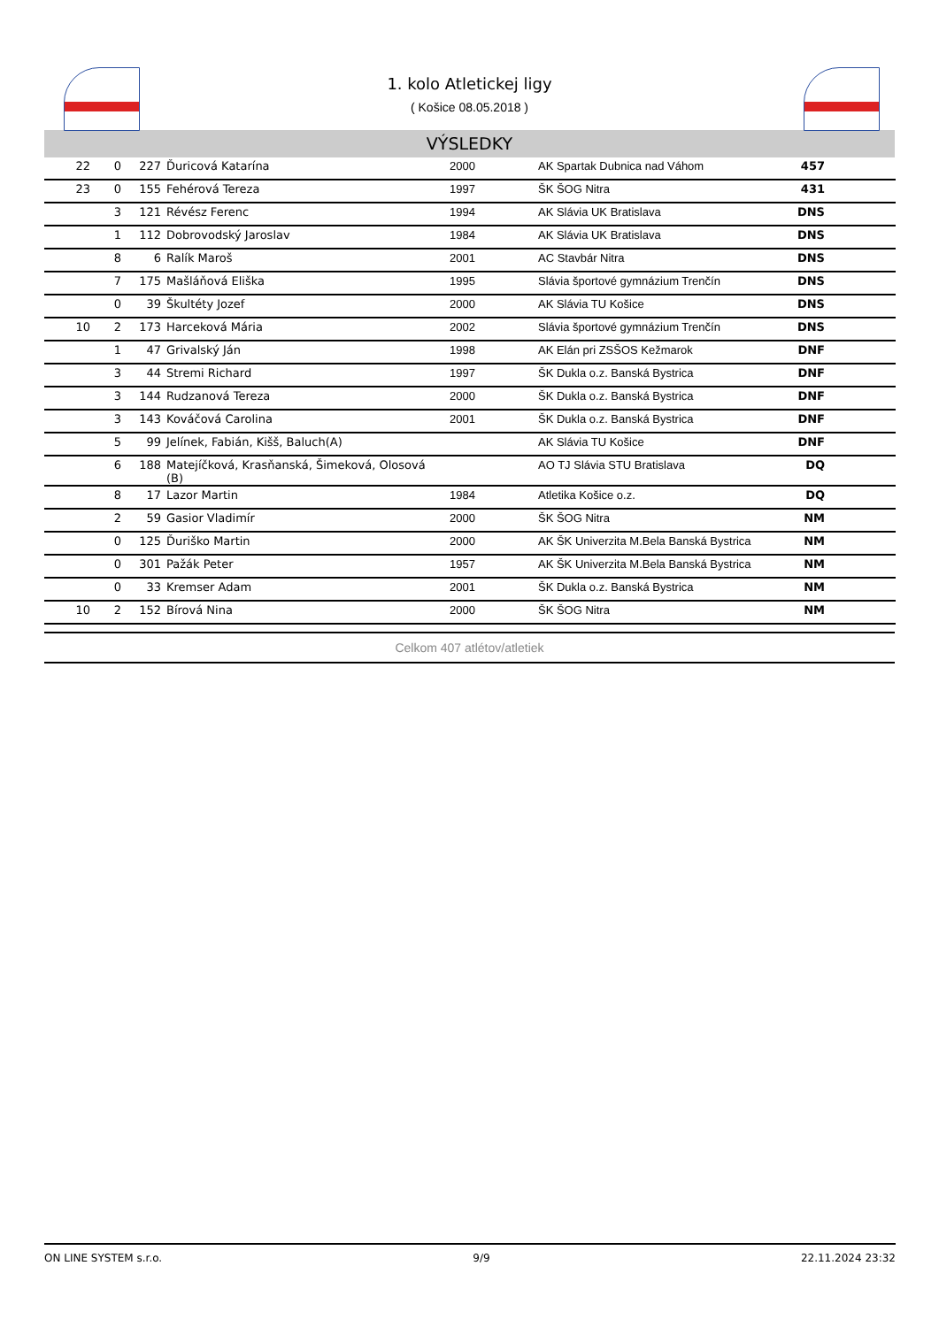1. kolo Atletickej ligy
( Košice 08.05.2018 )
VÝSLEDKY
| 22 | 0 | 227 | Ďuricová Katarína | 2000 | AK Spartak Dubnica nad Váhom | 457 | |
| 23 | 0 | 155 | Fehérová Tereza | 1997 | ŠK ŠOG Nitra | 431 | |
| | 3 | 121 | Révész Ferenc | 1994 | AK Slávia UK Bratislava | DNS | |
| | 1 | 112 | Dobrovodský Jaroslav | 1984 | AK Slávia UK Bratislava | DNS | |
| | 8 | 6 | Ralík Maroš | 2001 | AC Stavbár Nitra | DNS | |
| | 7 | 175 | Mašláňová Eliška | 1995 | Slávia športové gymnázium Trenčín | DNS | |
| | 0 | 39 | Škultéty Jozef | 2000 | AK Slávia TU Košice | DNS | |
| 10 | 2 | 173 | Harceková Mária | 2002 | Slávia športové gymnázium Trenčín | DNS | |
| | 1 | 47 | Grivalský Ján | 1998 | AK Elán pri ZSŠOS Kežmarok | DNF | |
| | 3 | 44 | Stremi Richard | 1997 | ŠK Dukla o.z. Banská Bystrica | DNF | |
| | 3 | 144 | Rudzanová Tereza | 2000 | ŠK Dukla o.z. Banská Bystrica | DNF | |
| | 3 | 143 | Kováčová Carolina | 2001 | ŠK Dukla o.z. Banská Bystrica | DNF | |
| | 5 | 99 | Jelínek, Fabián, Kišš, Baluch(A) | | AK Slávia TU Košice | DNF | |
| | 6 | 188 | Matejíčková, Krasňanská, Šimeková, Olosová (B) | | AO TJ Slávia STU Bratislava | DQ | |
| | 8 | 17 | Lazor Martin | 1984 | Atletika Košice o.z. | DQ | |
| | 2 | 59 | Gasior Vladimír | 2000 | ŠK ŠOG Nitra | NM | |
| | 0 | 125 | Ďuriško Martin | 2000 | AK ŠK Univerzita M.Bela Banská Bystrica | NM | |
| | 0 | 301 | Pažák Peter | 1957 | AK ŠK Univerzita M.Bela Banská Bystrica | NM | |
| | 0 | 33 | Kremser Adam | 2001 | ŠK Dukla o.z. Banská Bystrica | NM | |
| 10 | 2 | 152 | Bírová Nina | 2000 | ŠK ŠOG Nitra | NM | |
Celkom 407 atlétov/atletiek
ON LINE SYSTEM s.r.o. 9/9 22.11.2024 23:32